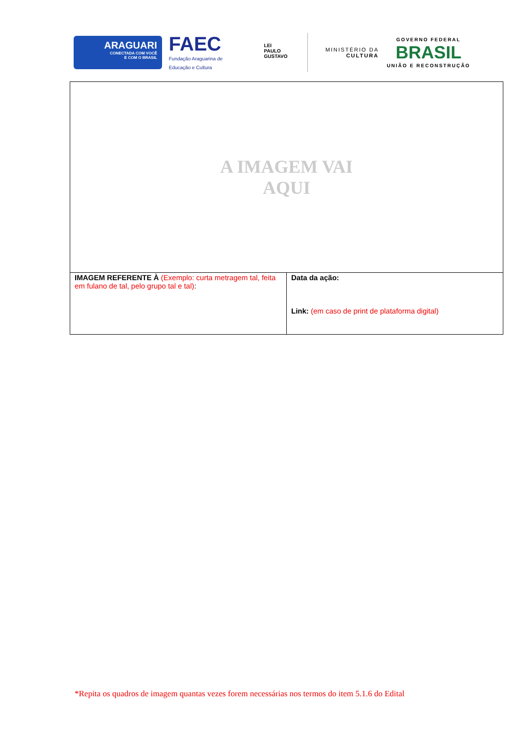ARAGUARI
CONECTADA COM VOCÊ
E COM O BRASIL
FAEC
Fundação Araguarina de Educação e Cultura
LEI
PAULO
GUSTAVO
MINISTÉRIO DA
CULTURA
GOVERNO FEDERAL
BRASIL
UNIÃO E RECONSTRUÇÃO
| A IMAGEM VAI AQUI | |
| IMAGEM REFERENTE À (Exemplo: curta metragem tal, feita em fulano de tal, pelo grupo tal e tal) : | Data da ação: Link: (em caso de print de plataforma digital) |
*Repita os quadros de imagem quantas vezes forem necessárias nos termos do item 5.1.6 do Edital